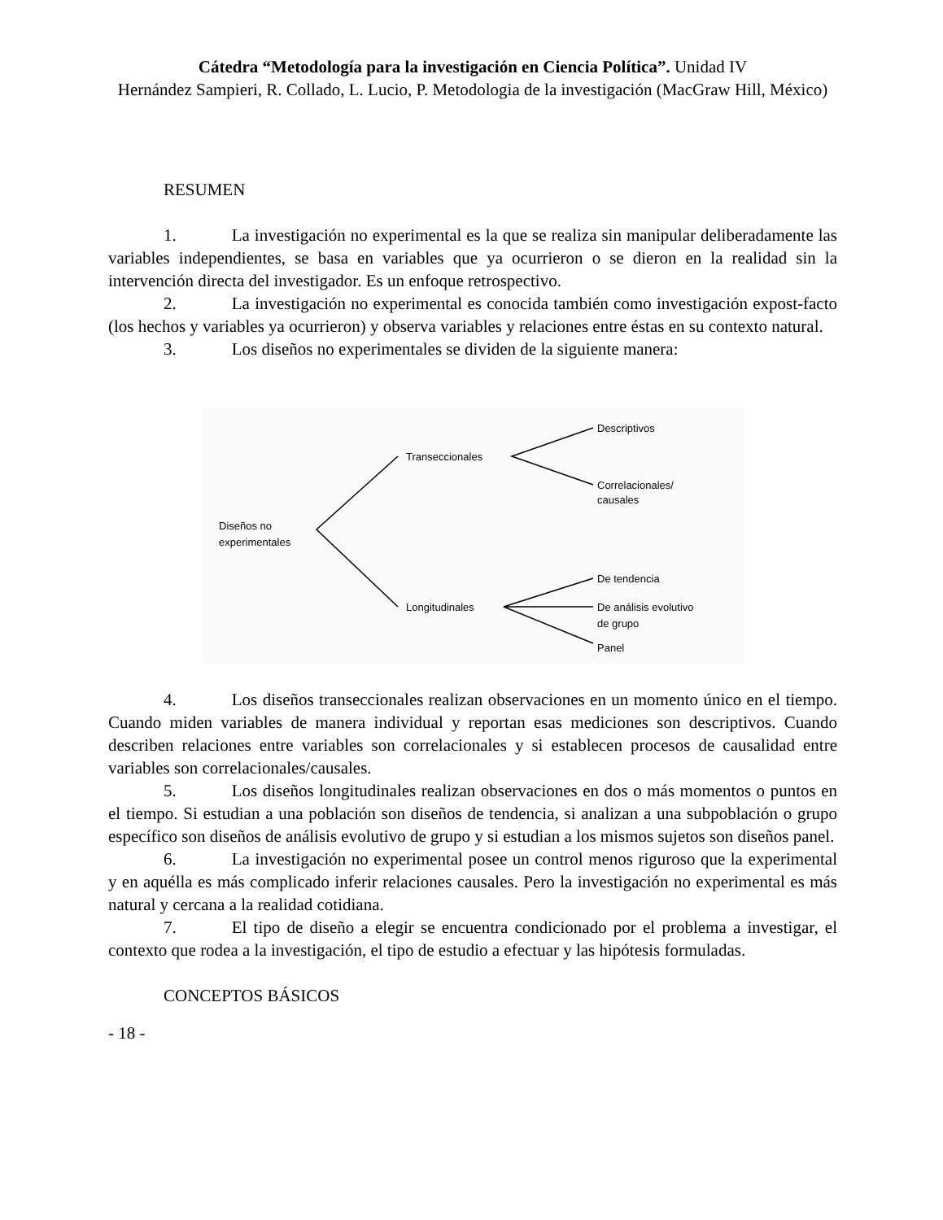Cátedra “Metodología para la investigación en Ciencia Política”. Unidad IV
Hernández Sampieri, R. Collado, L. Lucio, P. Metodologia de la investigación (MacGraw Hill, México)
RESUMEN
1. La investigación no experimental es la que se realiza sin manipular deliberadamente las variables independientes, se basa en variables que ya ocurrieron o se dieron en la realidad sin la intervención directa del investigador. Es un enfoque retrospectivo.
2. La investigación no experimental es conocida también como investigación expost-facto (los hechos y variables ya ocurrieron) y observa variables y relaciones entre éstas en su contexto natural.
3. Los diseños no experimentales se dividen de la siguiente manera:
Diseños no
experimentales
Transeccionales
Longitudinales
Descriptivos
Correlacionales/
causales
De tendencia
De análisis evolutivo
de grupo
Panel
4. Los diseños transeccionales realizan observaciones en un momento único en el tiempo. Cuando miden variables de manera individual y reportan esas mediciones son descriptivos. Cuando describen relaciones entre variables son correlacionales y si establecen procesos de causalidad entre variables son correlacionales/causales.
5. Los diseños longitudinales realizan observaciones en dos o más momentos o puntos en el tiempo. Si estudian a una población son diseños de tendencia, si analizan a una subpoblación o grupo específico son diseños de análisis evolutivo de grupo y si estudian a los mismos sujetos son diseños panel.
6. La investigación no experimental posee un control menos riguroso que la experimental y en aquélla es más complicado inferir relaciones causales. Pero la investigación no experimental es más natural y cercana a la realidad cotidiana.
7. El tipo de diseño a elegir se encuentra condicionado por el problema a investigar, el contexto que rodea a la investigación, el tipo de estudio a efectuar y las hipótesis formuladas.
CONCEPTOS BÁSICOS
- 18 -